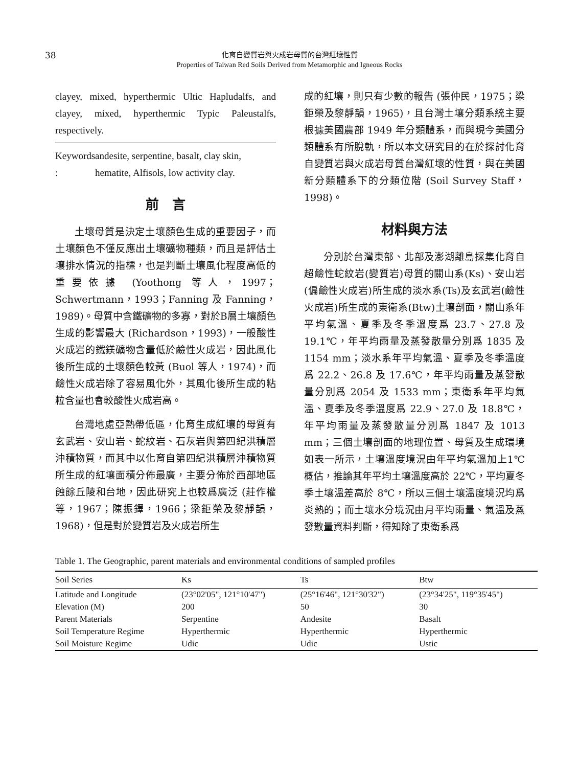38
化育自變質岩與火成岩母質的台灣紅壤性質
Properties of Taiwan Red Soils Derived from Metamorphic and Igneous Rocks
clayey, mixed, hyperthermic Ultic Hapludalfs, and clayey, mixed, hyperthermic Typic Paleustalfs, respectively.
Keywords : andesite, serpentine, basalt, clay skin, hematite, Alfisols, low activity clay.
前　言
土壤母質是決定土壤顏色生成的重要因子，而土壤顏色不僅反應出土壤礦物種類，而且是評估土壤排水情況的指標，也是判斷土壤風化程度高低的重要依據 (Yoothong 等人，1997；Schwertmann，1993；Fanning 及 Fanning，1989)。母質中含鐵礦物的多寡，對於B層土壤顏色生成的影響最大 (Richardson，1993)，一般酸性火成岩的鐵鎂礦物含量低於鹼性火成岩，因此風化後所生成的土壤顏色較黃 (Buol 等人，1974)，而鹼性火成岩除了容易風化外，其風化後所生成的粘粒含量也會較酸性火成岩高。
台灣地處亞熱帶低區，化育生成紅壤的母質有玄武岩、安山岩、蛇紋岩、石灰岩與第四紀洪積層沖積物質，而其中以化育自第四紀洪積層沖積物質所生成的紅壤面積分佈最廣，主要分佈於西部地區蝕餘丘陵和台地，因此研究上也較爲廣泛 (莊作權等，1967；陳振鐸，1966；梁鉅榮及黎靜韻，1968)，但是對於變質岩及火成岩所生
成的紅壤，則只有少數的報告 (張仲民，1975；梁鉅榮及黎靜韻，1965)，且台灣土壤分類系統主要根據美國農部 1949 年分類體系，而與現今美國分類體系有所脫軌，所以本文研究目的在於探討化育自變質岩與火成岩母質台灣紅壤的性質，與在美國新分類體系下的分類位階 (Soil Survey Staff，1998)。
材料與方法
分別於台灣東部、北部及澎湖離島採集化育自超鹼性蛇紋岩(變質岩)母質的關山系(Ks)、安山岩(偏鹼性火成岩)所生成的淡水系(Ts)及玄武岩(鹼性火成岩)所生成的東衛系(Btw)土壤剖面，關山系年平均氣溫、夏季及冬季溫度爲 23.7、27.8 及 19.1℃，年平均雨量及蒸發散量分別爲 1835 及 1154 mm；淡水系年平均氣溫、夏季及冬季溫度爲 22.2、26.8 及 17.6℃，年平均雨量及蒸發散量分別爲 2054 及 1533 mm；東衛系年平均氣溫、夏季及冬季溫度爲 22.9、27.0 及 18.8℃，年平均雨量及蒸發散量分別爲 1847 及 1013 mm；三個土壤剖面的地理位置、母質及生成環境如表一所示，土壤溫度境況由年平均氣溫加上1℃概估，推論其年平均土壤溫度高於 22℃，平均夏冬季土壤溫差高於 8℃，所以三個土壤溫度境況均爲炎熱的；而土壤水分境況由月平均雨量、氣溫及蒸發散量資料判斷，得知除了東衛系爲
Table 1. The Geographic, parent materials and environmental conditions of sampled profiles
| Soil Series | Ks | Ts | Btw |
| --- | --- | --- | --- |
| Latitude and Longitude | (23°02'05", 121°10'47") | (25°16'46", 121°30'32") | (23°34'25", 119°35'45") |
| Elevation (M) | 200 | 50 | 30 |
| Parent Materials | Serpentine | Andesite | Basalt |
| Soil Temperature Regime | Hyperthermic | Hyperthermic | Hyperthermic |
| Soil Moisture Regime | Udic | Udic | Ustic |